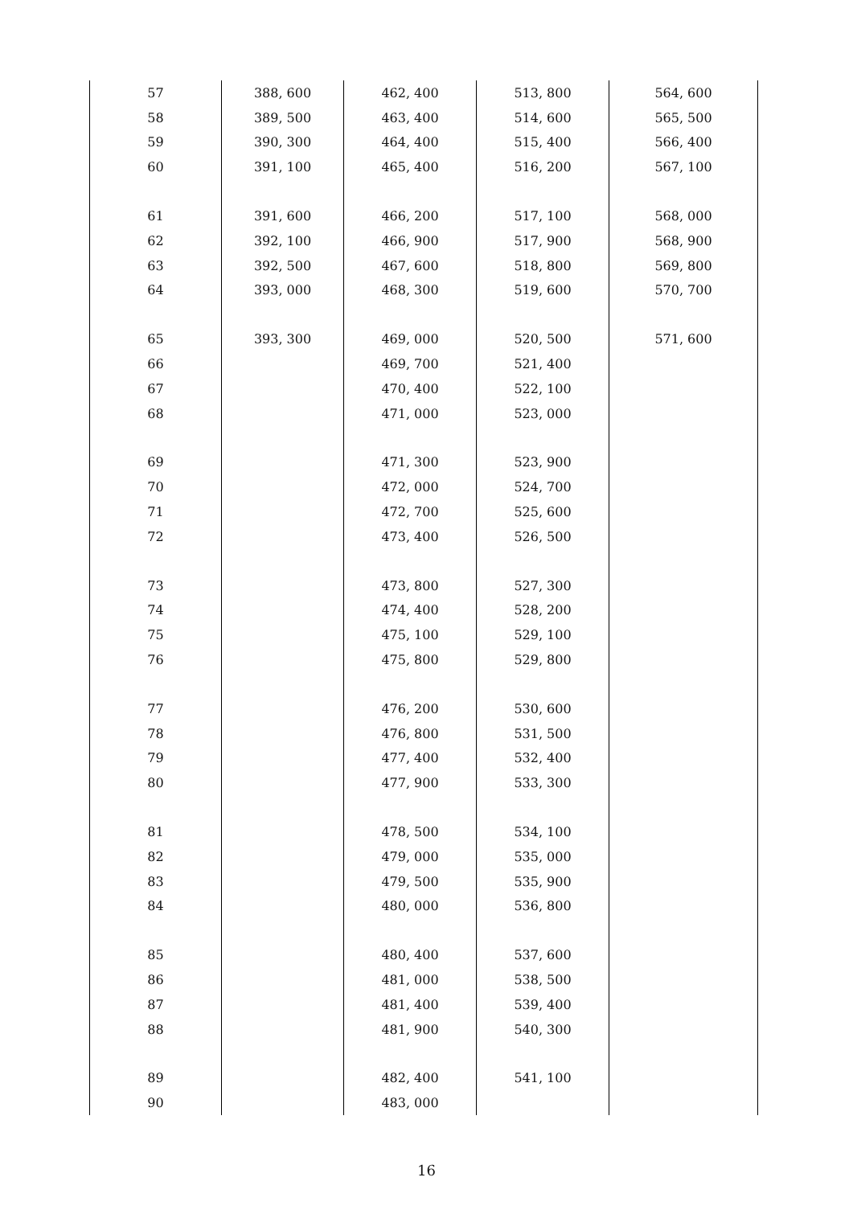| 57 | 388, 600 | 462, 400 | 513, 800 | 564, 600 |
| 58 | 389, 500 | 463, 400 | 514, 600 | 565, 500 |
| 59 | 390, 300 | 464, 400 | 515, 400 | 566, 400 |
| 60 | 391, 100 | 465, 400 | 516, 200 | 567, 100 |
| 61 | 391, 600 | 466, 200 | 517, 100 | 568, 000 |
| 62 | 392, 100 | 466, 900 | 517, 900 | 568, 900 |
| 63 | 392, 500 | 467, 600 | 518, 800 | 569, 800 |
| 64 | 393, 000 | 468, 300 | 519, 600 | 570, 700 |
| 65 | 393, 300 | 469, 000 | 520, 500 | 571, 600 |
| 66 | | 469, 700 | 521, 400 | |
| 67 | | 470, 400 | 522, 100 | |
| 68 | | 471, 000 | 523, 000 | |
| 69 | | 471, 300 | 523, 900 | |
| 70 | | 472, 000 | 524, 700 | |
| 71 | | 472, 700 | 525, 600 | |
| 72 | | 473, 400 | 526, 500 | |
| 73 | | 473, 800 | 527, 300 | |
| 74 | | 474, 400 | 528, 200 | |
| 75 | | 475, 100 | 529, 100 | |
| 76 | | 475, 800 | 529, 800 | |
| 77 | | 476, 200 | 530, 600 | |
| 78 | | 476, 800 | 531, 500 | |
| 79 | | 477, 400 | 532, 400 | |
| 80 | | 477, 900 | 533, 300 | |
| 81 | | 478, 500 | 534, 100 | |
| 82 | | 479, 000 | 535, 000 | |
| 83 | | 479, 500 | 535, 900 | |
| 84 | | 480, 000 | 536, 800 | |
| 85 | | 480, 400 | 537, 600 | |
| 86 | | 481, 000 | 538, 500 | |
| 87 | | 481, 400 | 539, 400 | |
| 88 | | 481, 900 | 540, 300 | |
| 89 | | 482, 400 | 541, 100 | |
| 90 | | 483, 000 | | |
16